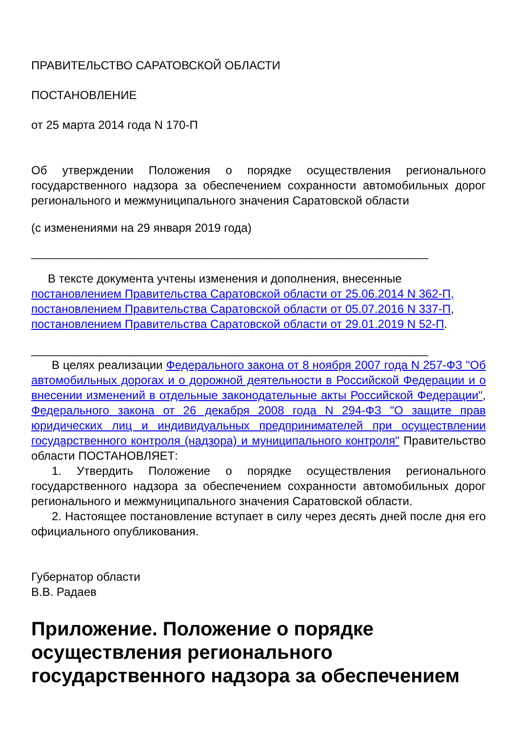ПРАВИТЕЛЬСТВО САРАТОВСКОЙ ОБЛАСТИ
ПОСТАНОВЛЕНИЕ
от 25 марта 2014 года N 170-П
Об утверждении Положения о порядке осуществления регионального государственного надзора за обеспечением сохранности автомобильных дорог регионального и межмуниципального значения Саратовской области
(с изменениями на 29 января 2019 года)
_____________________________________________________________
В тексте документа учтены изменения и дополнения, внесенные постановлением Правительства Саратовской области от 25.06.2014 N 362-П, постановлением Правительства Саратовской области от 05.07.2016 N 337-П, постановлением Правительства Саратовской области от 29.01.2019 N 52-П.
_____________________________________________________________
В целях реализации Федерального закона от 8 ноября 2007 года N 257-ФЗ "Об автомобильных дорогах и о дорожной деятельности в Российской Федерации и о внесении изменений в отдельные законодательные акты Российской Федерации", Федерального закона от 26 декабря 2008 года N 294-ФЗ "О защите прав юридических лиц и индивидуальных предпринимателей при осуществлении государственного контроля (надзора) и муниципального контроля" Правительство области ПОСТАНОВЛЯЕТ:
1. Утвердить Положение о порядке осуществления регионального государственного надзора за обеспечением сохранности автомобильных дорог регионального и межмуниципального значения Саратовской области.
2. Настоящее постановление вступает в силу через десять дней после дня его официального опубликования.
Губернатор области
В.В. Радаев
Приложение. Положение о порядке осуществления регионального государственного надзора за обеспечением